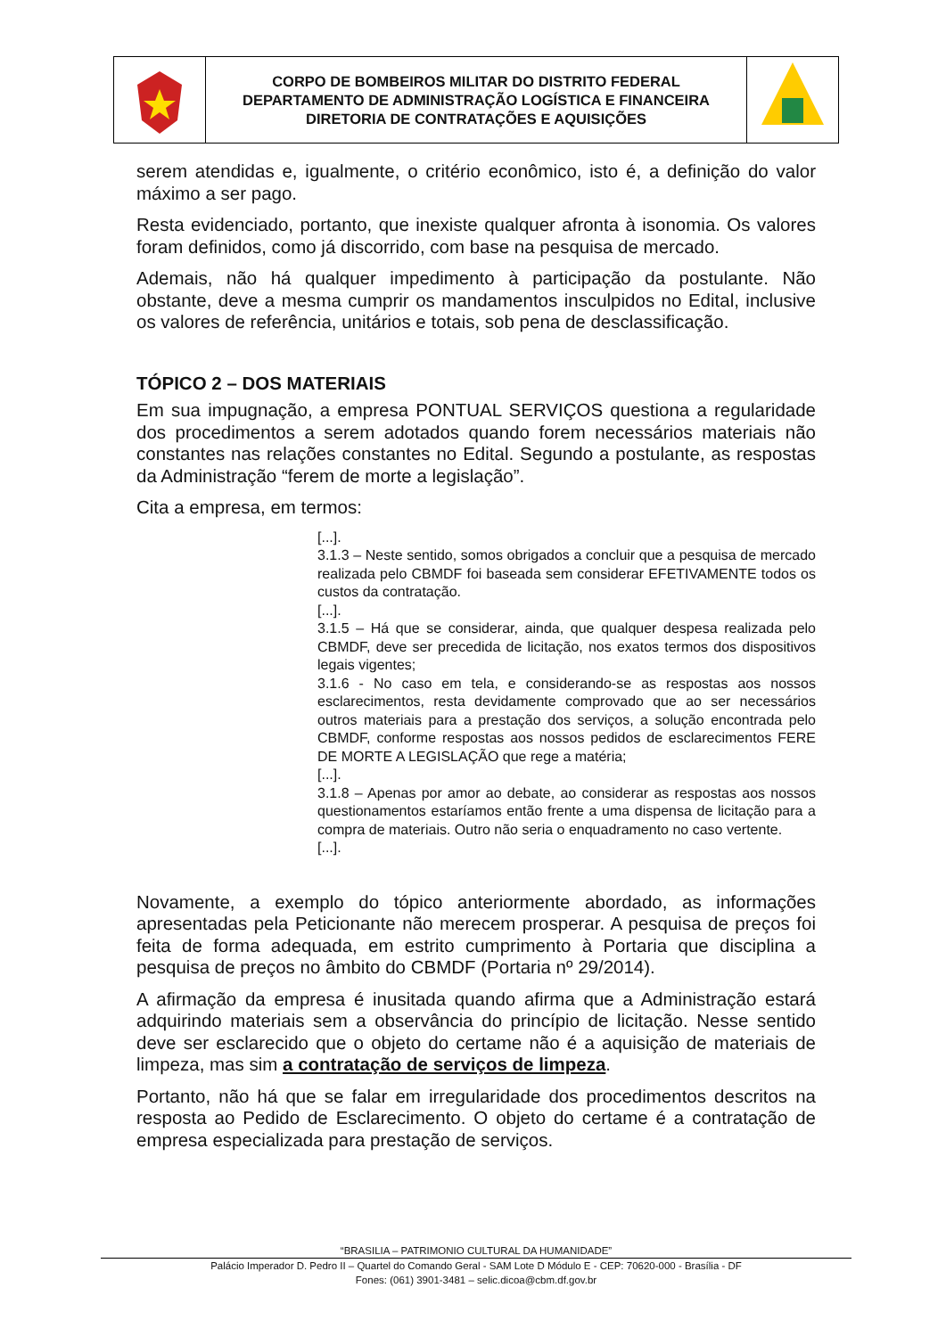| | CORPO DE BOMBEIROS MILITAR DO DISTRITO FEDERAL DEPARTAMENTO DE ADMINISTRAÇÃO LOGÍSTICA E FINANCEIRA DIRETORIA DE CONTRATAÇÕES E AQUISIÇÕES | |
serem atendidas e, igualmente, o critério econômico, isto é, a definição do valor máximo a ser pago.
Resta evidenciado, portanto, que inexiste qualquer afronta à isonomia. Os valores foram definidos, como já discorrido, com base na pesquisa de mercado.
Ademais, não há qualquer impedimento à participação da postulante. Não obstante, deve a mesma cumprir os mandamentos insculpidos no Edital, inclusive os valores de referência, unitários e totais, sob pena de desclassificação.
TÓPICO 2 – DOS MATERIAIS
Em sua impugnação, a empresa PONTUAL SERVIÇOS questiona a regularidade dos procedimentos a serem adotados quando forem necessários materiais não constantes nas relações constantes no Edital. Segundo a postulante, as respostas da Administração “ferem de morte a legislação”.
Cita a empresa, em termos:
[...].
3.1.3 – Neste sentido, somos obrigados a concluir que a pesquisa de mercado realizada pelo CBMDF foi baseada sem considerar EFETIVAMENTE todos os custos da contratação.
[...].
3.1.5 – Há que se considerar, ainda, que qualquer despesa realizada pelo CBMDF, deve ser precedida de licitação, nos exatos termos dos dispositivos legais vigentes;
3.1.6 - No caso em tela, e considerando-se as respostas aos nossos esclarecimentos, resta devidamente comprovado que ao ser necessários outros materiais para a prestação dos serviços, a solução encontrada pelo CBMDF, conforme respostas aos nossos pedidos de esclarecimentos FERE DE MORTE A LEGISLAÇÃO que rege a matéria;
[...].
3.1.8 – Apenas por amor ao debate, ao considerar as respostas aos nossos questionamentos estaríamos então frente a uma dispensa de licitação para a compra de materiais. Outro não seria o enquadramento no caso vertente.
[...].
Novamente, a exemplo do tópico anteriormente abordado, as informações apresentadas pela Peticionante não merecem prosperar. A pesquisa de preços foi feita de forma adequada, em estrito cumprimento à Portaria que disciplina a pesquisa de preços no âmbito do CBMDF (Portaria nº 29/2014).
A afirmação da empresa é inusitada quando afirma que a Administração estará adquirindo materiais sem a observância do princípio de licitação. Nesse sentido deve ser esclarecido que o objeto do certame não é a aquisição de materiais de limpeza, mas sim a contratação de serviços de limpeza.
Portanto, não há que se falar em irregularidade dos procedimentos descritos na resposta ao Pedido de Esclarecimento. O objeto do certame é a contratação de empresa especializada para prestação de serviços.
“BRASILIA – PATRIMONIO CULTURAL DA HUMANIDADE”
Palácio Imperador D. Pedro II – Quartel do Comando Geral - SAM Lote D Módulo E - CEP: 70620-000 - Brasília - DF
Fones: (061) 3901-3481 – selic.dicoa@cbm.df.gov.br